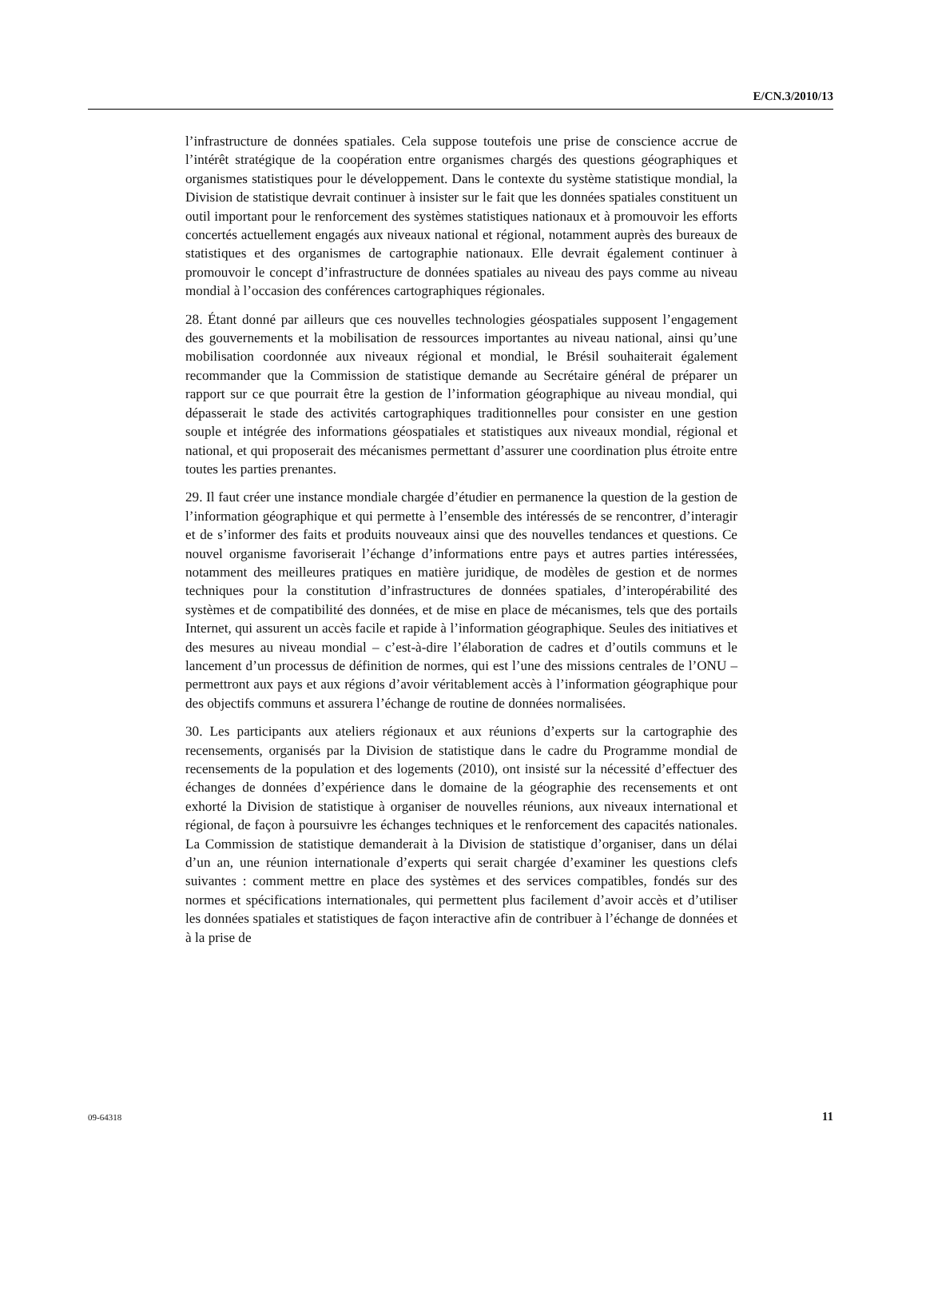E/CN.3/2010/13
l’infrastructure de données spatiales. Cela suppose toutefois une prise de conscience accrue de l’intérêt stratégique de la coopération entre organismes chargés des questions géographiques et organismes statistiques pour le développement. Dans le contexte du système statistique mondial, la Division de statistique devrait continuer à insister sur le fait que les données spatiales constituent un outil important pour le renforcement des systèmes statistiques nationaux et à promouvoir les efforts concertés actuellement engagés aux niveaux national et régional, notamment auprès des bureaux de statistiques et des organismes de cartographie nationaux. Elle devrait également continuer à promouvoir le concept d’infrastructure de données spatiales au niveau des pays comme au niveau mondial à l’occasion des conférences cartographiques régionales.
28. Étant donné par ailleurs que ces nouvelles technologies géospatiales supposent l’engagement des gouvernements et la mobilisation de ressources importantes au niveau national, ainsi qu’une mobilisation coordonnée aux niveaux régional et mondial, le Brésil souhaiterait également recommander que la Commission de statistique demande au Secrétaire général de préparer un rapport sur ce que pourrait être la gestion de l’information géographique au niveau mondial, qui dépasserait le stade des activités cartographiques traditionnelles pour consister en une gestion souple et intégrée des informations géospatiales et statistiques aux niveaux mondial, régional et national, et qui proposerait des mécanismes permettant d’assurer une coordination plus étroite entre toutes les parties prenantes.
29. Il faut créer une instance mondiale chargée d’étudier en permanence la question de la gestion de l’information géographique et qui permette à l’ensemble des intéressés de se rencontrer, d’interagir et de s’informer des faits et produits nouveaux ainsi que des nouvelles tendances et questions. Ce nouvel organisme favoriserait l’échange d’informations entre pays et autres parties intéressées, notamment des meilleures pratiques en matière juridique, de modèles de gestion et de normes techniques pour la constitution d’infrastructures de données spatiales, d’interopérabilité des systèmes et de compatibilité des données, et de mise en place de mécanismes, tels que des portails Internet, qui assurent un accès facile et rapide à l’information géographique. Seules des initiatives et des mesures au niveau mondial – c’est-à-dire l’élaboration de cadres et d’outils communs et le lancement d’un processus de définition de normes, qui est l’une des missions centrales de l’ONU – permettront aux pays et aux régions d’avoir véritablement accès à l’information géographique pour des objectifs communs et assurera l’échange de routine de données normalisées.
30. Les participants aux ateliers régionaux et aux réunions d’experts sur la cartographie des recensements, organisés par la Division de statistique dans le cadre du Programme mondial de recensements de la population et des logements (2010), ont insisté sur la nécessité d’effectuer des échanges de données d’expérience dans le domaine de la géographie des recensements et ont exhorté la Division de statistique à organiser de nouvelles réunions, aux niveaux international et régional, de façon à poursuivre les échanges techniques et le renforcement des capacités nationales. La Commission de statistique demanderait à la Division de statistique d’organiser, dans un délai d’un an, une réunion internationale d’experts qui serait chargée d’examiner les questions clefs suivantes : comment mettre en place des systèmes et des services compatibles, fondés sur des normes et spécifications internationales, qui permettent plus facilement d’avoir accès et d’utiliser les données spatiales et statistiques de façon interactive afin de contribuer à l’échange de données et à la prise de
09-64318 11